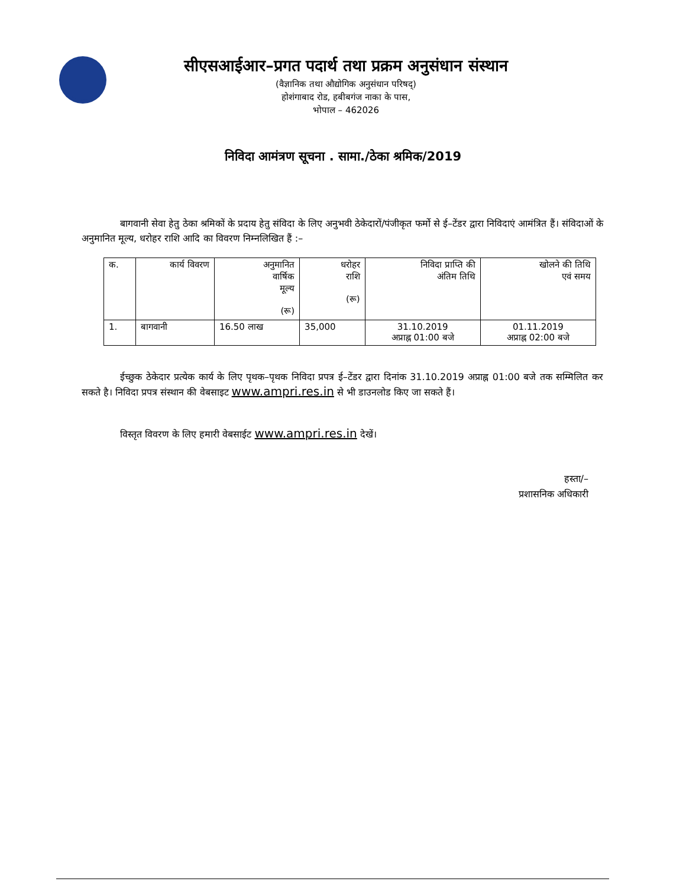सीएसआईआर–प्रगत पदार्थ तथा प्रक्रम अनुसंधान संस्थान
(वैज्ञानिक तथा औद्योगिक अनुसंधान परिषद्)
होशंगाबाद रोड, हबीबगंज नाका के पास,
भोपाल – 462026
निविदा आमंत्रण सूचना . सामा./ठेका श्रमिक/2019
बागवानी सेवा हेतु ठेका श्रमिकों के प्रदाय हेतु संविदा के लिए अनुभवी ठेकेदारों/पंजीकृत फर्मो से ई–टेंडर द्वारा निविदाएं आमंत्रित हैं। संविदाओं के अनुमानित मूल्य, धरोहर राशि आदि का विवरण निम्नलिखित हैं :–
| क. | कार्य विवरण | अनुमानित वार्षिक मूल्य (रू) | धरोहर राशि (रू) | निविदा प्राप्ति की अंतिम तिथि | खोलने की तिथि एवं समय |
| 1. | बागवानी | 16.50 लाख | 35,000 | 31.10.2019 अप्राह्न 01:00 बजे | 01.11.2019 अप्राह्न 02:00 बजे |
ईच्छुक ठेकेदार प्रत्येक कार्य के लिए पृथक–पृथक निविदा प्रपत्र ई–टेंडर द्वारा दिनांक 31.10.2019 अप्राह्न 01:00 बजे तक सम्मिलित कर सकते है। निविदा प्रपत्र संस्थान की वेबसाइट www.ampri.res.in से भी डाउनलोड किए जा सकते हैं।
विस्तृत विवरण के लिए हमारी वेबसाईट www.ampri.res.in देखें।
हस्ता/–
प्रशासनिक अधिकारी